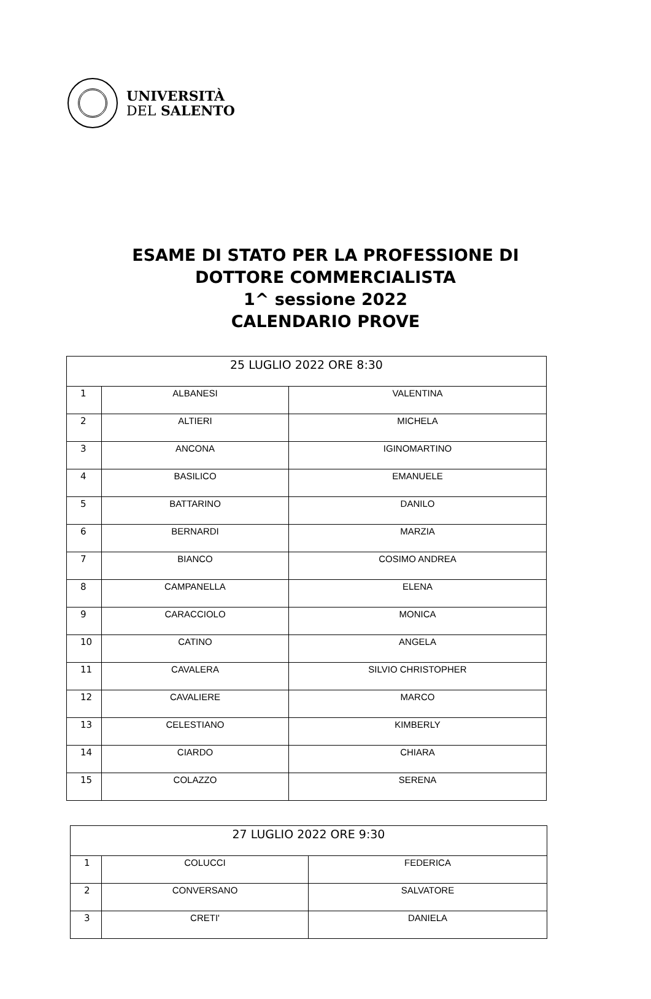UNIVERSITÀ
DEL SALENTO
ESAME DI STATO PER LA PROFESSIONE DI
DOTTORE COMMERCIALISTA
1^ sessione 2022
CALENDARIO PROVE
| 25 LUGLIO 2022 ORE 8:30 | | |
| --- | --- | --- |
| 1 | ALBANESI | VALENTINA |
| 2 | ALTIERI | MICHELA |
| 3 | ANCONA | IGINOMARTINO |
| 4 | BASILICO | EMANUELE |
| 5 | BATTARINO | DANILO |
| 6 | BERNARDI | MARZIA |
| 7 | BIANCO | COSIMO ANDREA |
| 8 | CAMPANELLA | ELENA |
| 9 | CARACCIOLO | MONICA |
| 10 | CATINO | ANGELA |
| 11 | CAVALERA | SILVIO CHRISTOPHER |
| 12 | CAVALIERE | MARCO |
| 13 | CELESTIANO | KIMBERLY |
| 14 | CIARDO | CHIARA |
| 15 | COLAZZO | SERENA |
| 27 LUGLIO 2022 ORE 9:30 | | |
| --- | --- | --- |
| 1 | COLUCCI | FEDERICA |
| 2 | CONVERSANO | SALVATORE |
| 3 | CRETI' | DANIELA |